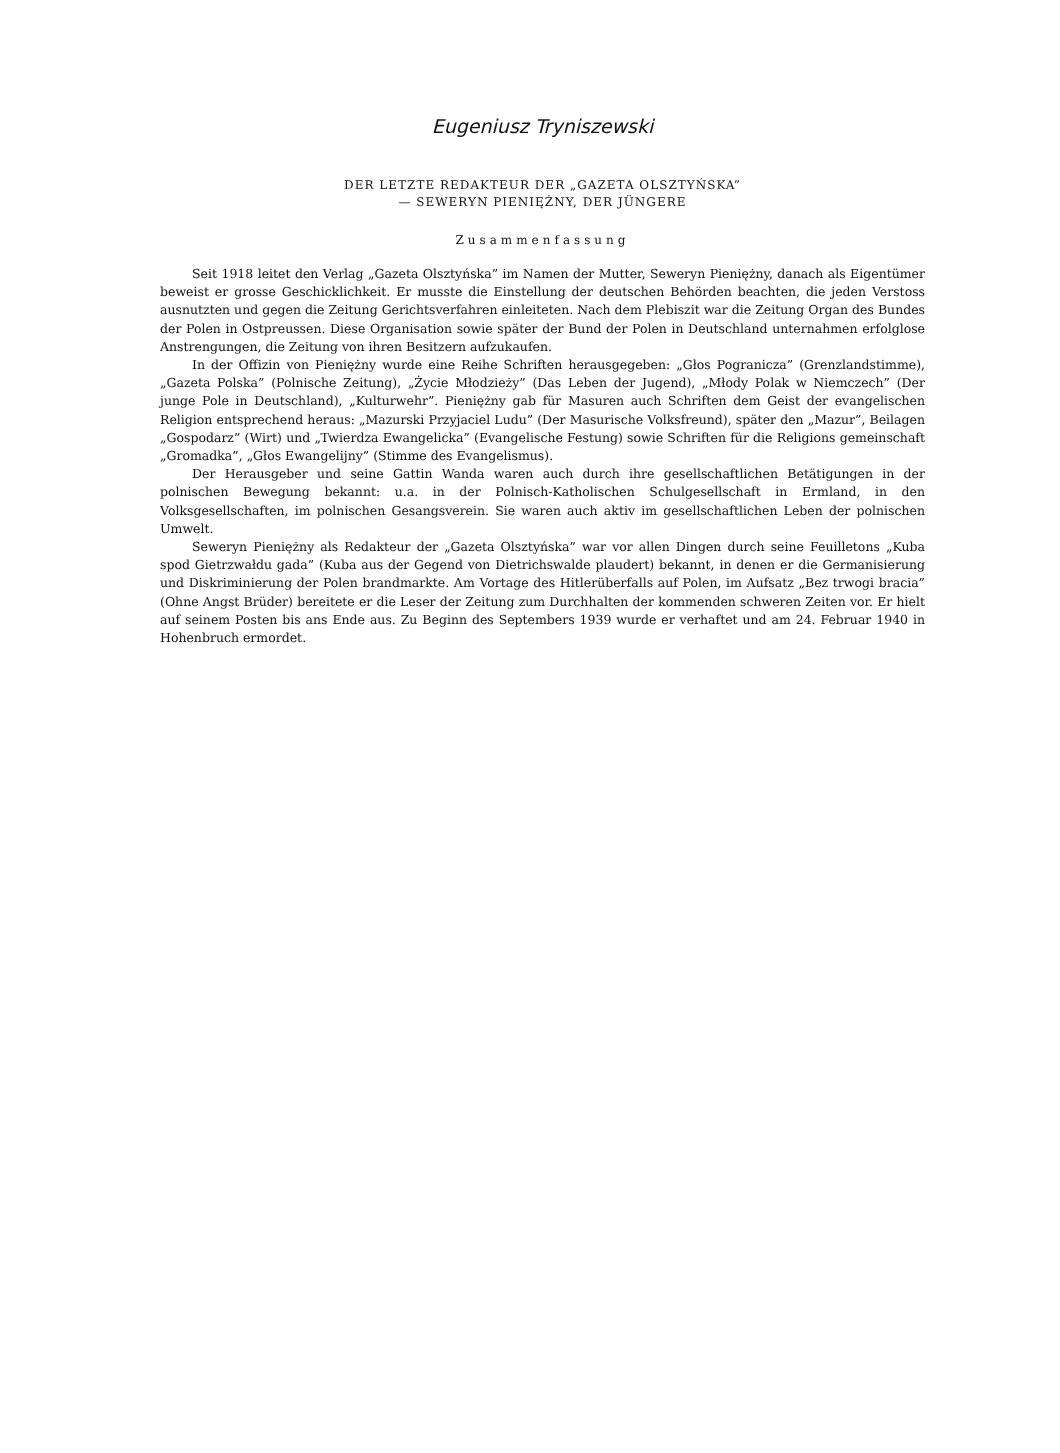Eugeniusz Tryniszewski
DER LETZTE REDAKTEUR DER „GAZETA OLSZTYŃSKA”
— SEWERYN PIENIĘŻNY, DER JÜNGERE
Zusammenfassung
Seit 1918 leitet den Verlag „Gazeta Olsztyńska” im Namen der Mutter, Seweryn Pienięż­ny, danach als Eigentümer beweist er grosse Geschicklichkeit. Er musste die Einstellung der deutschen Behörden beachten, die jeden Verstoss ausnutzten und gegen die Zeitung Gerichts­verfahren einleiteten. Nach dem Plebiszit war die Zeitung Organ des Bundes der Polen in Ostpreussen. Diese Organisation sowie später der Bund der Polen in Deutschland unternah­men erfolglose Anstrengungen, die Zeitung von ihren Besitzern aufzukaufen.
In der Offizin von Pieniężny wurde eine Reihe Schriften herausgegeben: „Głos Pograni­cza” (Grenzlandstimme), „Gazeta Polska” (Polnische Zeitung), „Życie Młodzieży” (Das Leben der Jugend), „Młody Polak w Niemczech” (Der junge Pole in Deutschland), „Kulturwehr”. Pieniężny gab für Masuren auch Schriften dem Geist der evangelischen Religion entspre­chend heraus: „Mazurski Przyjaciel Ludu” (Der Masurische Volksfreund), später den „Ma­zur”, Beilagen „Gospodarz” (Wirt) und „Twierdza Ewangelicka” (Evangelische Festung) sowie Schriften für die Religions gemeinschaft „Gromadka”, „Głos Ewangelijny” (Stimme des Evangelismus).
Der Herausgeber und seine Gattin Wanda waren auch durch ihre gesellschaftlichen Be­tätigungen in der polnischen Bewegung bekannt: u.a. in der Polnisch-Katholischen Schulge­sellschaft in Ermland, in den Volksgesellschaften, im polnischen Gesangsverein. Sie waren auch aktiv im gesellschaftlichen Leben der polnischen Umwelt.
Seweryn Pieniężny als Redakteur der „Gazeta Olsztyńska” war vor allen Dingen durch seine Feuilletons „Kuba spod Gietrzwałdu gada” (Kuba aus der Gegend von Dietrichswalde plaudert) bekannt, in denen er die Germanisierung und Diskriminierung der Polen brand­markte. Am Vortage des Hitlerüberfalls auf Polen, im Aufsatz „Bez trwogi bracia” (Ohne Angst Brüder) bereitete er die Leser der Zeitung zum Durchhalten der kommenden schwe­ren Zeiten vor. Er hielt auf seinem Posten bis ans Ende aus. Zu Beginn des Septembers 1939 wurde er verhaftet und am 24. Februar 1940 in Hohenbruch ermordet.